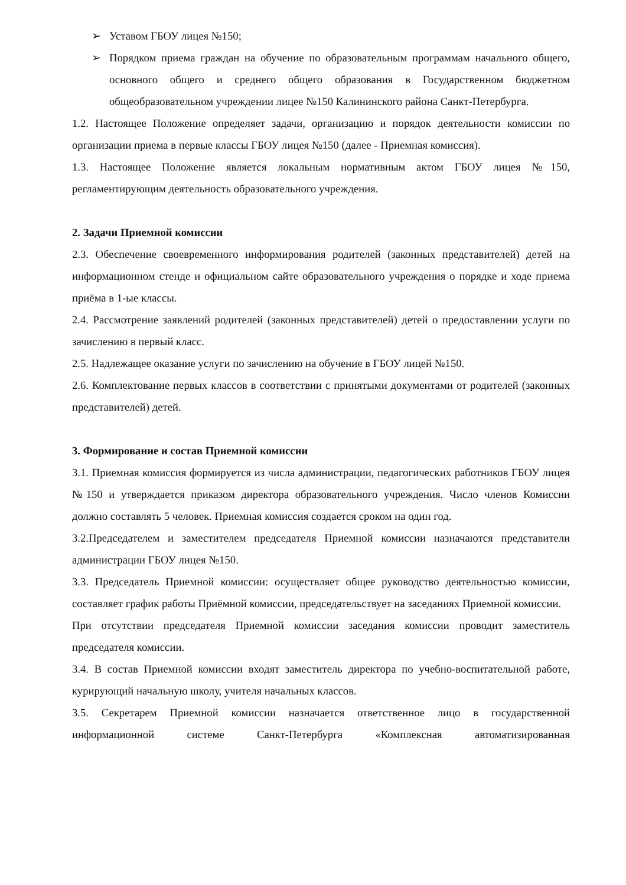➢ Уставом ГБОУ лицея №150;
➢ Порядком приема граждан на обучение по образовательным программам начального общего, основного общего и среднего общего образования в Государственном бюджетном общеобразовательном учреждении лицее №150 Калининского района Санкт-Петербурга.
1.2. Настоящее Положение определяет задачи, организацию и порядок деятельности комиссии по организации приема в первые классы ГБОУ лицея №150 (далее - Приемная комиссия).
1.3. Настоящее Положение является локальным нормативным актом ГБОУ лицея №150, регламентирующим деятельность образовательного учреждения.
2. Задачи Приемной комиссии
2.3. Обеспечение своевременного информирования родителей (законных представителей) детей на информационном стенде и официальном сайте образовательного учреждения о порядке и ходе приема приёма в 1-ые классы.
2.4. Рассмотрение заявлений родителей (законных представителей) детей о предоставлении услуги по зачислению в первый класс.
2.5. Надлежащее оказание услуги по зачислению на обучение в ГБОУ лицей №150.
2.6. Комплектование первых классов в соответствии с принятыми документами от родителей (законных представителей) детей.
3. Формирование и состав Приемной комиссии
3.1. Приемная комиссия формируется из числа администрации, педагогических работников ГБОУ лицея №150 и утверждается приказом директора образовательного учреждения. Число членов Комиссии должно составлять 5 человек. Приемная комиссия создается сроком на один год.
3.2.Председателем и заместителем председателя Приемной комиссии назначаются представители администрации ГБОУ лицея №150.
3.3. Председатель Приемной комиссии: осуществляет общее руководство деятельностью комиссии, составляет график работы Приёмной комиссии, председательствует на заседаниях Приемной комиссии.
При отсутствии председателя Приемной комиссии заседания комиссии проводит заместитель председателя комиссии.
3.4. В состав Приемной комиссии входят заместитель директора по учебно-воспитательной работе, курирующий начальную школу, учителя начальных классов.
3.5. Секретарем Приемной комиссии назначается ответственное лицо в государственной информационной системе Санкт-Петербурга «Комплексная автоматизированная